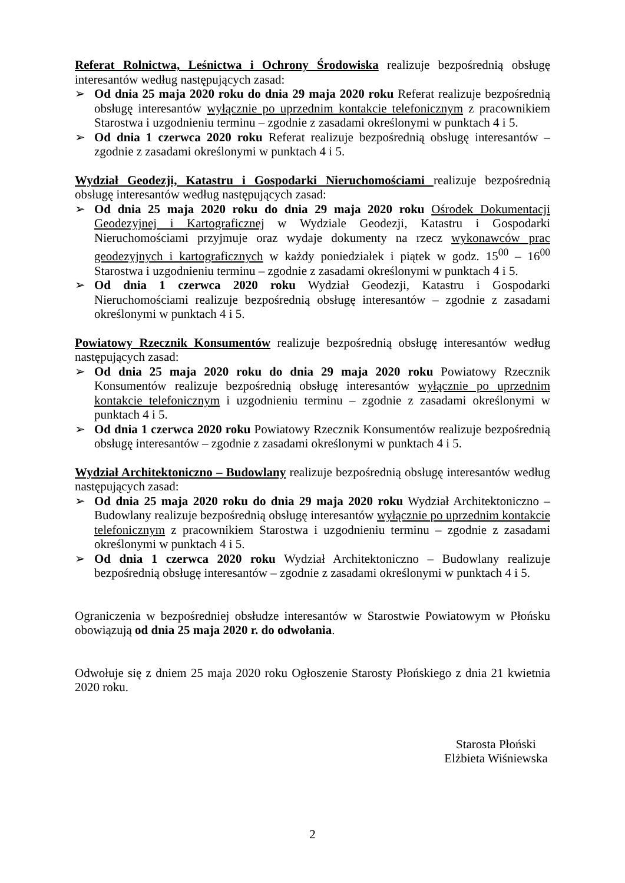Referat Rolnictwa, Leśnictwa i Ochrony Środowiska realizuje bezpośrednią obsługę interesantów według następujących zasad:
➢ Od dnia 25 maja 2020 roku do dnia 29 maja 2020 roku Referat realizuje bezpośrednią obsługę interesantów wyłącznie po uprzednim kontakcie telefonicznym z pracownikiem Starostwa i uzgodnieniu terminu – zgodnie z zasadami określonymi w punktach 4 i 5.
➢ Od dnia 1 czerwca 2020 roku Referat realizuje bezpośrednią obsługę interesantów – zgodnie z zasadami określonymi w punktach 4 i 5.
Wydział Geodezji, Katastru i Gospodarki Nieruchomościami realizuje bezpośrednią obsługę interesantów według następujących zasad:
➢ Od dnia 25 maja 2020 roku do dnia 29 maja 2020 roku Ośrodek Dokumentacji Geodezyjnej i Kartograficznej w Wydziale Geodezji, Katastru i Gospodarki Nieruchomościami przyjmuje oraz wydaje dokumenty na rzecz wykonawców prac geodezyjnych i kartograficznych w każdy poniedziałek i piątek w godz. 15<sup>00</sup> – 16<sup>00</sup> Starostwa i uzgodnieniu terminu – zgodnie z zasadami określonymi w punktach 4 i 5.
➢ Od dnia 1 czerwca 2020 roku Wydział Geodezji, Katastru i Gospodarki Nieruchomościami realizuje bezpośrednią obsługę interesantów – zgodnie z zasadami określonymi w punktach 4 i 5.
Powiatowy Rzecznik Konsumentów realizuje bezpośrednią obsługę interesantów według następujących zasad:
➢ Od dnia 25 maja 2020 roku do dnia 29 maja 2020 roku Powiatowy Rzecznik Konsumentów realizuje bezpośrednią obsługę interesantów wyłącznie po uprzednim kontakcie telefonicznym i uzgodnieniu terminu – zgodnie z zasadami określonymi w punktach 4 i 5.
➢ Od dnia 1 czerwca 2020 roku Powiatowy Rzecznik Konsumentów realizuje bezpośrednią obsługę interesantów – zgodnie z zasadami określonymi w punktach 4 i 5.
Wydział Architektoniczno – Budowlany realizuje bezpośrednią obsługę interesantów według następujących zasad:
➢ Od dnia 25 maja 2020 roku do dnia 29 maja 2020 roku Wydział Architektoniczno – Budowlany realizuje bezpośrednią obsługę interesantów wyłącznie po uprzednim kontakcie telefonicznym z pracownikiem Starostwa i uzgodnieniu terminu – zgodnie z zasadami określonymi w punktach 4 i 5.
➢ Od dnia 1 czerwca 2020 roku Wydział Architektoniczno – Budowlany realizuje bezpośrednią obsługę interesantów – zgodnie z zasadami określonymi w punktach 4 i 5.
Ograniczenia w bezpośredniej obsłudze interesantów w Starostwie Powiatowym w Płońsku obowiązują od dnia 25 maja 2020 r. do odwołania.
Odwołuje się z dniem 25 maja 2020 roku Ogłoszenie Starosty Płońskiego z dnia 21 kwietnia 2020 roku.
Starosta Płoński
Elżbieta Wiśniewska
2